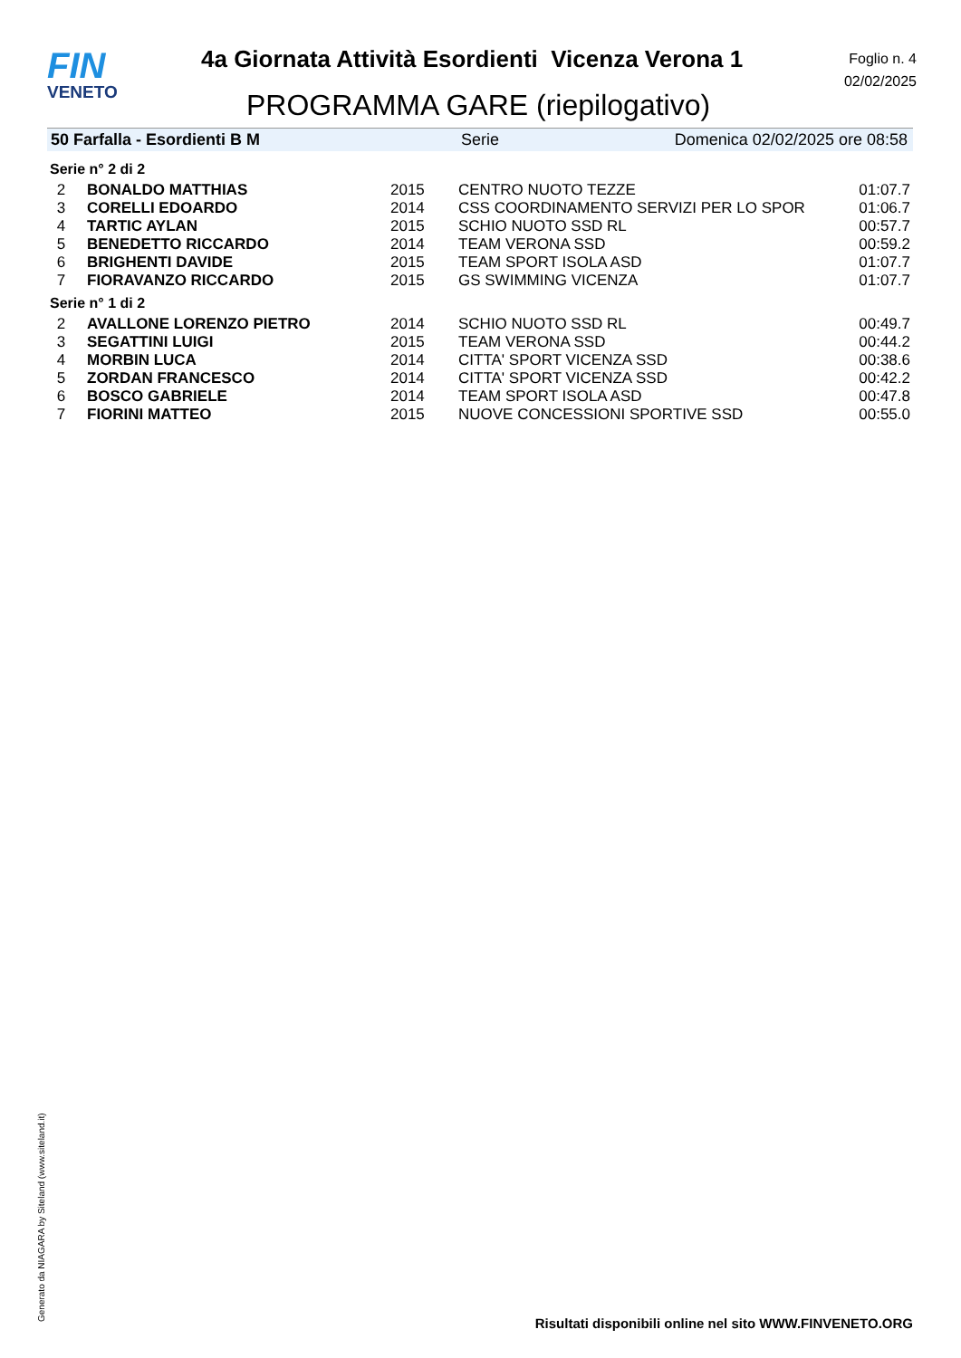FIN
VENETO
4a Giornata Attività Esordienti Vicenza Verona 1
PROGRAMMA GARE (riepilogativo)
Foglio n. 4
02/02/2025
50 Farfalla - Esordienti B M Serie Domenica 02/02/2025 ore 08:58
Serie n° 2 di 2
| 2 | BONALDO MATTHIAS | 2015 | CENTRO NUOTO TEZZE | 01:07.7 |
| 3 | CORELLI EDOARDO | 2014 | CSS COORDINAMENTO SERVIZI PER LO SPOR | 01:06.7 |
| 4 | TARTIC AYLAN | 2015 | SCHIO NUOTO SSD RL | 00:57.7 |
| 5 | BENEDETTO RICCARDO | 2014 | TEAM VERONA SSD | 00:59.2 |
| 6 | BRIGHENTI DAVIDE | 2015 | TEAM SPORT ISOLA ASD | 01:07.7 |
| 7 | FIORAVANZO RICCARDO | 2015 | GS SWIMMING VICENZA | 01:07.7 |
Serie n° 1 di 2
| 2 | AVALLONE LORENZO PIETRO | 2014 | SCHIO NUOTO SSD RL | 00:49.7 |
| 3 | SEGATTINI LUIGI | 2015 | TEAM VERONA SSD | 00:44.2 |
| 4 | MORBIN LUCA | 2014 | CITTA' SPORT VICENZA SSD | 00:38.6 |
| 5 | ZORDAN FRANCESCO | 2014 | CITTA' SPORT VICENZA SSD | 00:42.2 |
| 6 | BOSCO GABRIELE | 2014 | TEAM SPORT ISOLA ASD | 00:47.8 |
| 7 | FIORINI MATTEO | 2015 | NUOVE CONCESSIONI SPORTIVE SSD | 00:55.0 |
Generato da NIAGARA by Siteland (www.siteland.it)
Risultati disponibili online nel sito WWW.FINVENETO.ORG